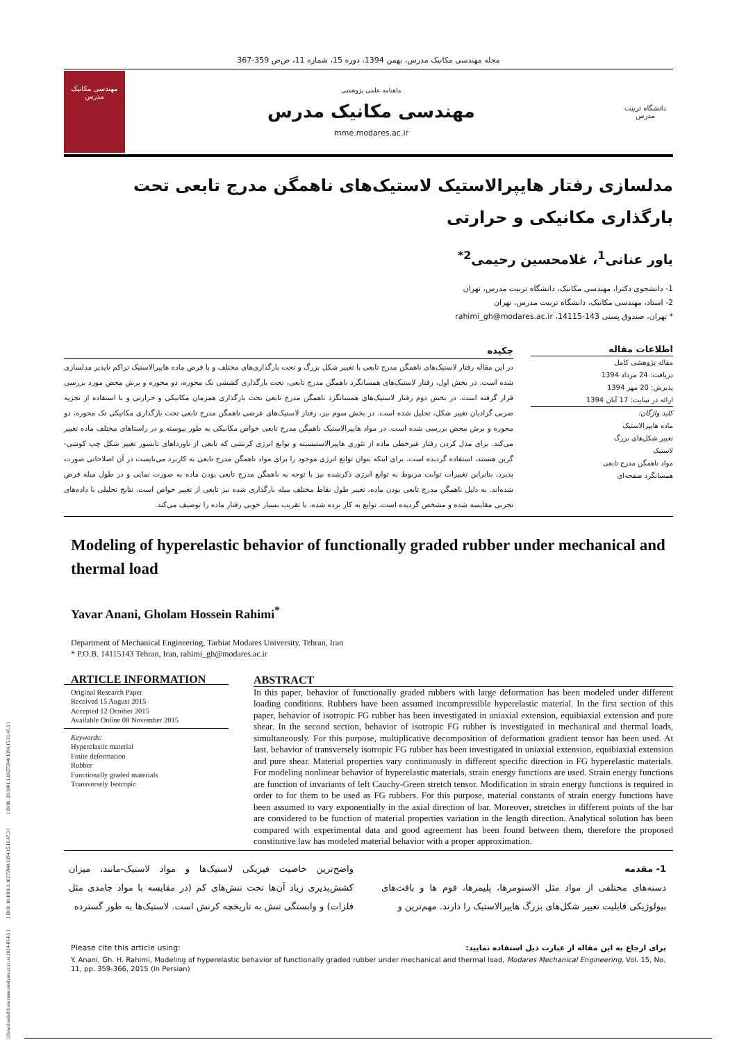[ Downloaded from mme.modares.ac.ir on 2024-05-03 ] [ DOI: 10.1001.1.10275940.1394.15.11.47.3 ] [ DOR: 20.1001.1.10275940.1394.15.11.47.3 ]
مجله مهندسی مکانیک مدرس، بهمن 1394، دوره 15، شماره 11، ص‌ص 359-367
مهندسی مکانیک مدرس
ماهنامه علمی پژوهشی
مهندسی مکانیک مدرس
mme.modares.ac.ir
دانشگاه تربیت مدرس
مدلسازی رفتار هایپرالاستیک لاستیک‌های ناهمگن مدرج تابعی تحت بارگذاری مکانیکی و حرارتی
یاور عنانی<sup>1</sup>، غلامحسین رحیمی<sup>2*</sup>
1- دانشجوی دکترا، مهندسی مکانیک، دانشگاه تربیت مدرس، تهران
2- استاد، مهندسی مکانیک، دانشگاه تربیت مدرس، تهران
* تهران، صندوق پستی 143-14115، rahimi_gh@modares.ac.ir
اطلاعات مقاله
مقاله پژوهشی کامل
دریافت: 24 مرداد 1394
پذیرش: 20 مهر 1394
ارائه در سایت: 17 آبان 1394
کلید واژگان:
ماده هایپرالاستیک
تغییر شکل‌های بزرگ
لاستیک
مواد ناهمگن مدرج تابعی
همسانگرد صفحه‌ای
چکیده
در این مقاله رفتار لاستیک‌های ناهمگن مدرج تابعی با تغییر شکل بزرگ و تحت بارگذاری‌های مختلف و با فرض ماده هایپرالاستیک تراکم ناپذیر مدلسازی شده است. در بخش اول، رفتار لاستیک‌های همسانگرد ناهمگن مدرج تابعی، تحت بارگذاری کششی تک محوره، دو محوره و برش محض مورد بررسی قرار گرفته است. در بخش دوم رفتار لاستیک‌های همسانگرد ناهمگن مدرج تابعی تحت بارگذاری همزمان مکانیکی و حرارتی و با استفاده از تجزیه ضربی گرادیان تغییر شکل، تحلیل شده است. در بخش سوم نیز، رفتار لاستیک‌های عرضی ناهمگن مدرج تابعی تحت بارگذاری مکانیکی تک محوره، دو محوره و برش محض بررسی شده است. در مواد هایپرالاستیک ناهمگن مدرج تابعی خواص مکانیکی به طور پیوسته و در راستاهای مختلف ماده تغییر می‌کند. برای مدل کردن رفتار غیرخطی ماده از تئوری هایپرالاستیسیته و توابع انرژی کرنشی که تابعی از ناورداهای تانسور تغییر شکل چپ کوشی- گرین هستند، استفاده گردیده است. برای اینکه بتوان توابع انرژی موجود را برای مواد ناهمگن مدرج تابعی به کاربرد می‌بایست در آن اصلاحاتی صورت پذیرد، بنابراین تغییرات ثوابت مربوط به توابع انرژی ذکرشده نیز با توجه به ناهمگن مدرج تابعی بودن ماده به صورت نمایی و در طول میله فرض شده‌اند. به دلیل ناهمگن مدرج تابعی بودن ماده، تغییر طول نقاط مختلف میله بارگذاری شده نیز تابعی از تغییر خواص است. نتایج تحلیلی با داده‌های تجربی مقایسه شده و مشخص گردیده است، توابع به کار برده شده، با تقریب بسیار خوبی رفتار ماده را توصیف می‌کند.
Modeling of hyperelastic behavior of functionally graded rubber under mechanical and thermal load
Yavar Anani, Gholam Hossein Rahimi<sup>*</sup>
Department of Mechanical Engineering, Tarbiat Modares University, Tehran, Iran
* P.O.B. 14115143 Tehran, Iran, rahimi_gh@modares.ac.ir
ARTICLE INFORMATION
Original Research Paper
Received 15 August 2015
Accepted 12 October 2015
Available Online 08 November 2015
Keywords:
Hyperelastic material
Finite deformation
Rubber
Functionally graded materials
Transversely Isotropic
ABSTRACT
In this paper, behavior of functionally graded rubbers with large deformation has been modeled under different loading conditions. Rubbers have been assumed incompressible hyperelastic material. In the first section of this paper, behavior of isotropic FG rubber has been investigated in uniaxial extension, equibiaxial extension and pure shear. In the second section, behavior of isotropic FG rubber is investigated in mechanical and thermal loads, simultaneously. For this purpose, multiplicative decomposition of deformation gradient tensor has been used. At last, behavior of transversely isotropic FG rubber has been investigated in uniaxial extension, equibiaxial extension and pure shear. Material properties vary continuously in different specific direction in FG hyperelastic materials. For modeling nonlinear behavior of hyperelastic materials, strain energy functions are used. Strain energy functions are function of invariants of left Cauchy-Green stretch tensor. Modification in strain energy functions is required in order to for them to be used as FG rubbers. For this purpose, material constants of strain energy functions have been assumed to vary exponentially in the axial direction of bar. Moreover, stretches in different points of the bar are considered to be function of material properties variation in the length direction. Analytical solution has been compared with experimental data and good agreement has been found between them, therefore the proposed constitutive law has modeled material behavior with a proper approximation.
1- مقدمه
دسته‌های مختلفی از مواد مثل الاستومرها، پلیمرها، فوم ها و بافت‌های بیولوژیکی قابلیت تغییر شکل‌های بزرگ هایپرالاستیک را دارند. مهم‌ترین و
واضح‌ترین خاصیت فیزیکی لاستیک‌ها و مواد لاستیک-مانند، میزان کشش‌پذیری زیاد آن‌ها تحت تنش‌های کم (در مقایسه با مواد جامدی مثل فلزات) و وابستگی تنش به تاریخچه کرنش است. لاستیک‌ها به طور گسترده
Please cite this article using: برای ارجاع به این مقاله از عبارت ذیل استفاده نمایید:
Y. Anani, Gh. H. Rahimi, Modeling of hyperelastic behavior of functionally graded rubber under mechanical and thermal load, Modares Mechanical Engineering, Vol. 15, No. 11, pp. 359-366, 2015 (In Persian)